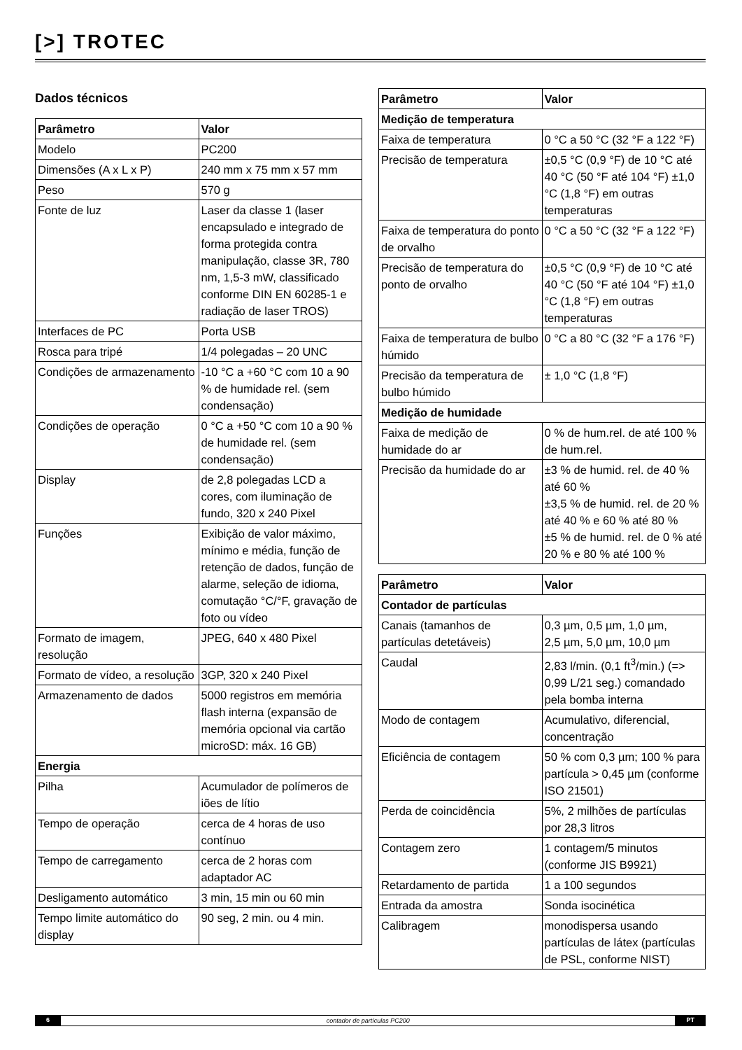[>] TROTEC
Dados técnicos
| Parâmetro | Valor |
| --- | --- |
| Modelo | PC200 |
| Dimensões (A x L x P) | 240 mm x 75 mm x 57 mm |
| Peso | 570 g |
| Fonte de luz | Laser da classe 1 (laser encapsulado e integrado de forma protegida contra manipulação, classe 3R, 780 nm, 1,5-3 mW, classificado conforme DIN EN 60285-1 e radiação de laser TROS) |
| Interfaces de PC | Porta USB |
| Rosca para tripé | 1/4 polegadas – 20 UNC |
| Condições de armazenamento | -10 °C a +60 °C com 10 a 90 % de humidade rel. (sem condensação) |
| Condições de operação | 0 °C a +50 °C com 10 a 90 % de humidade rel. (sem condensação) |
| Display | de 2,8 polegadas LCD a cores, com iluminação de fundo, 320 x 240 Pixel |
| Funções | Exibição de valor máximo, mínimo e média, função de retenção de dados, função de alarme, seleção de idioma, comutação °C/°F, gravação de foto ou vídeo |
| Formato de imagem, resolução | JPEG, 640 x 480 Pixel |
| Formato de vídeo, a resolução | 3GP, 320 x 240 Pixel |
| Armazenamento de dados | 5000 registros em memória flash interna (expansão de memória opcional via cartão microSD: máx. 16 GB) |
| Energia | |
| Pilha | Acumulador de polímeros de iões de lítio |
| Tempo de operação | cerca de 4 horas de uso contínuo |
| Tempo de carregamento | cerca de 2 horas com adaptador AC |
| Desligamento automático | 3 min, 15 min ou 60 min |
| Tempo limite automático do display | 90 seg, 2 min. ou 4 min. |
| Parâmetro | Valor |
| --- | --- |
| Medição de temperatura | |
| Faixa de temperatura | 0 °C a 50 °C (32 °F a 122 °F) |
| Precisão de temperatura | ±0,5 °C (0,9 °F) de 10 °C até 40 °C (50 °F até 104 °F) ±1,0 °C (1,8 °F) em outras temperaturas |
| Faixa de temperatura do ponto de orvalho | 0 °C a 50 °C (32 °F a 122 °F) |
| Precisão de temperatura do ponto de orvalho | ±0,5 °C (0,9 °F) de 10 °C até 40 °C (50 °F até 104 °F) ±1,0 °C (1,8 °F) em outras temperaturas |
| Faixa de temperatura de bulbo húmido | 0 °C a 80 °C (32 °F a 176 °F) |
| Precisão da temperatura de bulbo húmido | ± 1,0 °C (1,8 °F) |
| Medição de humidade | |
| Faixa de medição de humidade do ar | 0 % de hum.rel. de até 100 % de hum.rel. |
| Precisão da humidade do ar | ±3 % de humid. rel. de 40 % até 60 % ±3,5 % de humid. rel. de 20 % até 40 % e 60 % até 80 % ±5 % de humid. rel. de 0 % até 20 % e 80 % até 100 % |
| Parâmetro | Valor |
| --- | --- |
| Contador de partículas | |
| Canais (tamanhos de partículas detetáveis) | 0,3 µm, 0,5 µm, 1,0 µm, 2,5 µm, 5,0 µm, 10,0 µm |
| Caudal | 2,83 l/min. (0,1 ft<sup>3</sup>/min.) (=> 0,99 L/21 seg.) comandado pela bomba interna |
| Modo de contagem | Acumulativo, diferencial, concentração |
| Eficiência de contagem | 50 % com 0,3 µm; 100 % para partícula > 0,45 µm (conforme ISO 21501) |
| Perda de coincidência | 5%, 2 milhões de partículas por 28,3 litros |
| Contagem zero | 1 contagem/5 minutos (conforme JIS B9921) |
| Retardamento de partida | 1 a 100 segundos |
| Entrada da amostra | Sonda isocinética |
| Calibragem | monodispersa usando partículas de látex (partículas de PSL, conforme NIST) |
6 contador de partículas PC200 PT